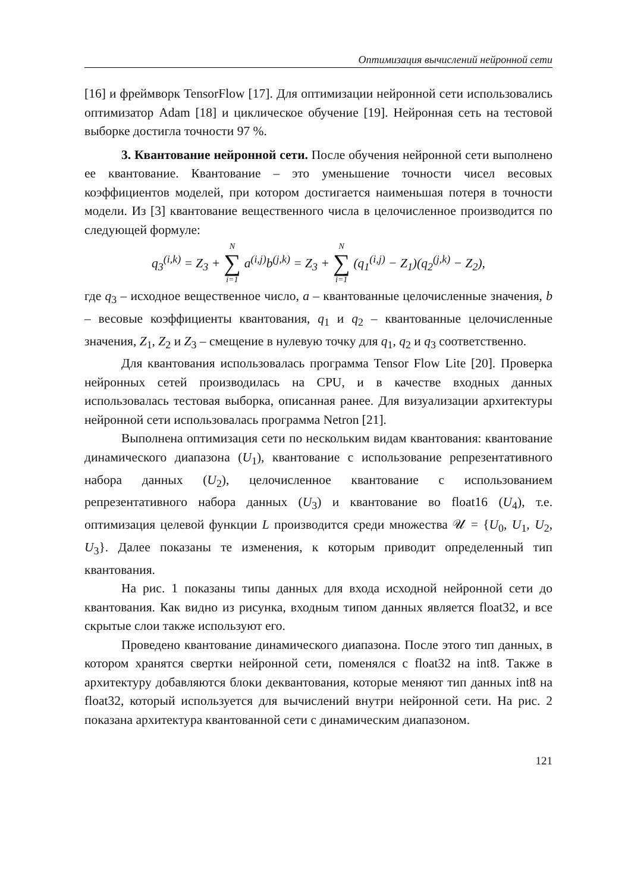Оптимизация вычислений нейронной сети
[16] и фреймворк TensorFlow [17]. Для оптимизации нейронной сети использовались оптимизатор Adam [18] и циклическое обучение [19]. Нейронная сеть на тестовой выборке достигла точности 97 %.
3. Квантование нейронной сети. После обучения нейронной сети выполнено ее квантование. Квантование – это уменьшение точности чисел весовых коэффициентов моделей, при котором достигается наименьшая потеря в точности модели. Из [3] квантование вещественного числа в целочисленное производится по следующей формуле:
q<sub>3</sub><sup>(i,k)</sup> = Z<sub>3</sub> + N ∑ i=1 a<sup>(i,j)</sup>b<sup>(j,k)</sup> = Z<sub>3</sub> + N ∑ i=1 (q<sub>1</sub><sup>(i,j)</sup> − Z<sub>1</sub>)(q<sub>2</sub><sup>(j,k)</sup> − Z<sub>2</sub>),
где q<sub>3</sub> – исходное вещественное число, a – квантованные целочисленные значения, b – весовые коэффициенты квантования, q<sub>1</sub> и q<sub>2</sub> – квантованные целочисленные значения, Z<sub>1</sub>, Z<sub>2</sub> и Z<sub>3</sub> – смещение в нулевую точку для q<sub>1</sub>, q<sub>2</sub> и q<sub>3</sub> соответственно.
Для квантования использовалась программа Tensor Flow Lite [20]. Проверка нейронных сетей производилась на CPU, и в качестве входных данных использовалась тестовая выборка, описанная ранее. Для визуализации архитектуры нейронной сети использовалась программа Netron [21].
Выполнена оптимизация сети по нескольким видам квантования: квантование динамического диапазона (U<sub>1</sub>), квантование с использование репрезентативного набора данных (U<sub>2</sub>), целочисленное квантование с использованием репрезентативного набора данных (U<sub>3</sub>) и квантование во float16 (U<sub>4</sub>), т.е. оптимизация целевой функции L производится среди множества 𝒰 = {U<sub>0</sub>, U<sub>1</sub>, U<sub>2</sub>, U<sub>3</sub>}. Далее показаны те изменения, к которым приводит определенный тип квантования.
На рис. 1 показаны типы данных для входа исходной нейронной сети до квантования. Как видно из рисунка, входным типом данных является float32, и все скрытые слои также используют его.
Проведено квантование динамического диапазона. После этого тип данных, в котором хранятся свертки нейронной сети, поменялся с float32 на int8. Также в архитектуру добавляются блоки деквантования, которые меняют тип данных int8 на float32, который используется для вычислений внутри нейронной сети. На рис. 2 показана архитектура квантованной сети с динамическим диапазоном.
121